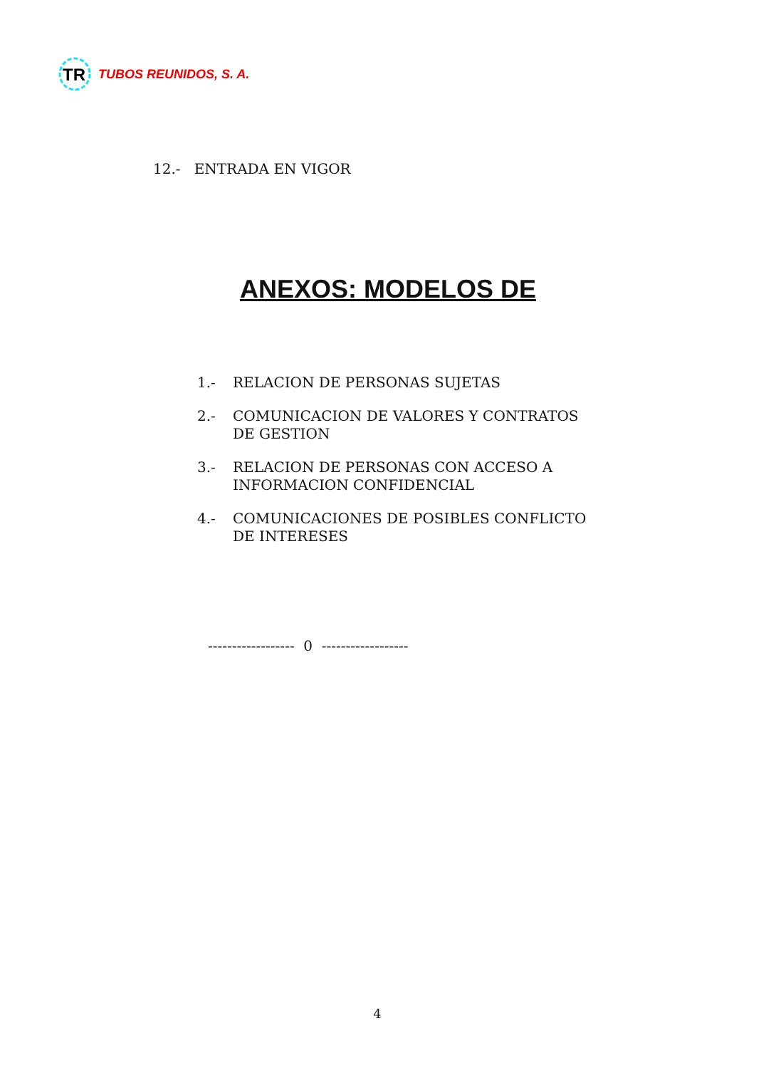TR
TUBOS REUNIDOS, S. A.
12.- ENTRADA EN VIGOR
ANEXOS: MODELOS DE
1.- RELACION DE PERSONAS SUJETAS
2.- COMUNICACION DE VALORES Y CONTRATOS
DE GESTION
3.- RELACION DE PERSONAS CON ACCESO A
INFORMACION CONFIDENCIAL
4.- COMUNICACIONES DE POSIBLES CONFLICTO
DE INTERESES
------------------ 0 ------------------
4